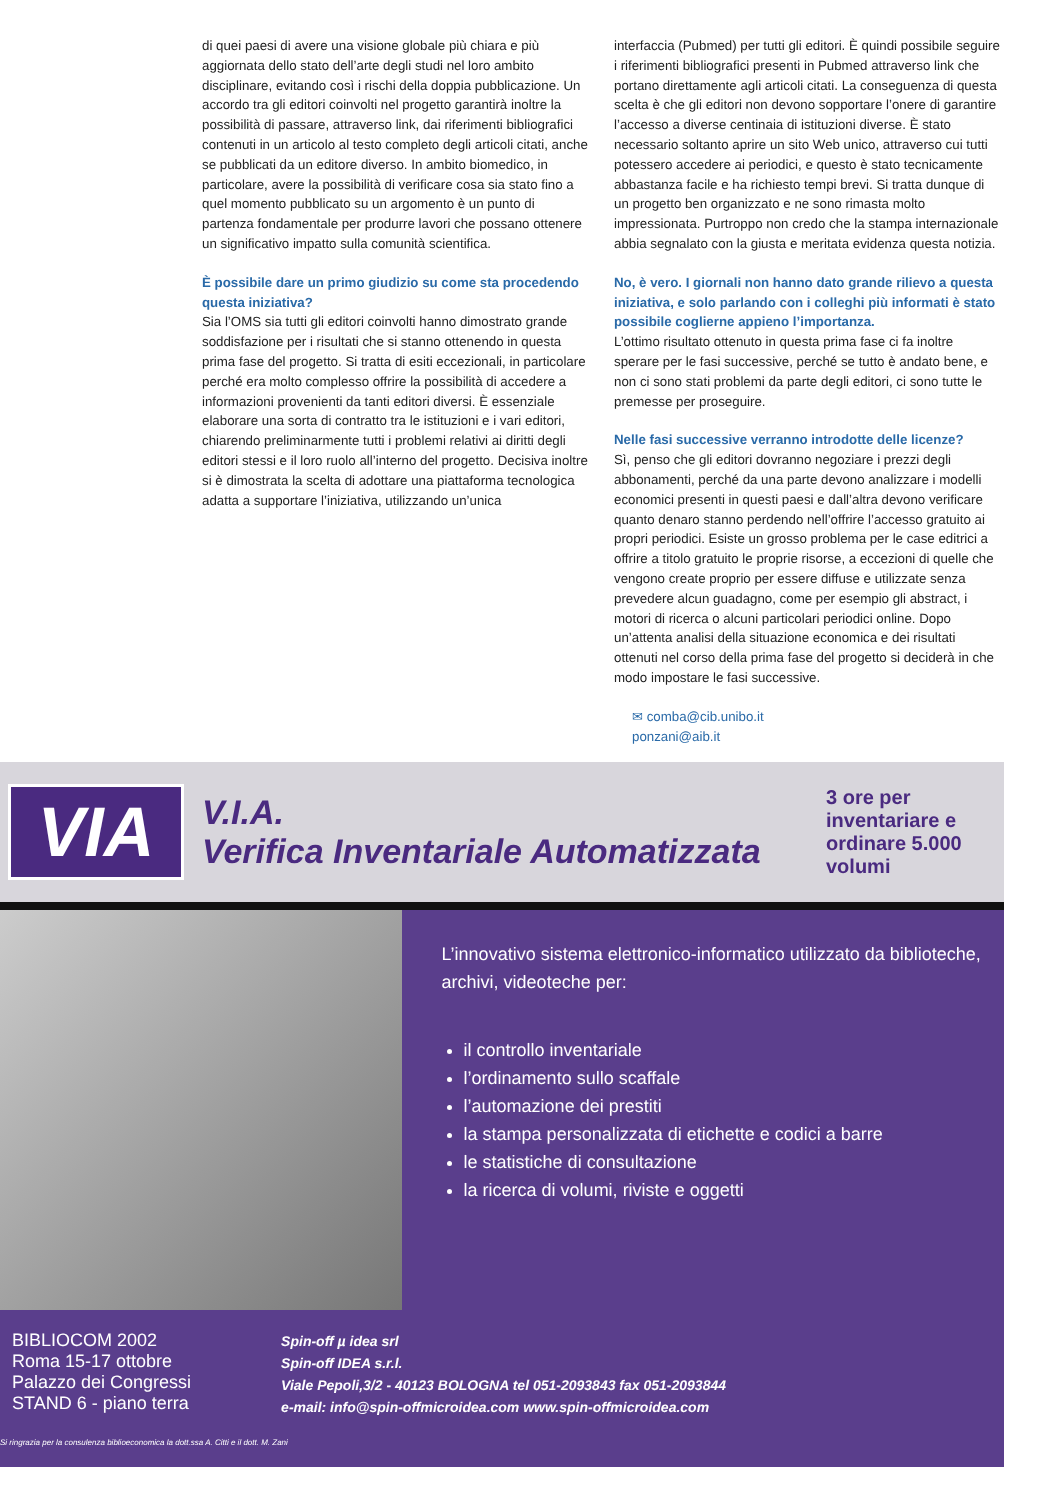di quei paesi di avere una visione globale più chiara e più aggiornata dello stato dell’arte degli studi nel loro ambito disciplinare, evitando così i rischi della doppia pubblicazione. Un accordo tra gli editori coinvolti nel progetto garantirà inoltre la possibilità di passare, attraverso link, dai riferimenti bibliografici contenuti in un articolo al testo completo degli articoli citati, anche se pubblicati da un editore diverso. In ambito biomedico, in particolare, avere la possibilità di verificare cosa sia stato fino a quel momento pubblicato su un argomento è un punto di partenza fondamentale per produrre lavori che possano ottenere un significativo impatto sulla comunità scientifica.
È possibile dare un primo giudizio su come sta procedendo questa iniziativa?
Sia l’OMS sia tutti gli editori coinvolti hanno dimostrato grande soddisfazione per i risultati che si stanno ottenendo in questa prima fase del progetto. Si tratta di esiti eccezionali, in particolare perché era molto complesso offrire la possibilità di accedere a informazioni provenienti da tanti editori diversi. È essenziale elaborare una sorta di contratto tra le istituzioni e i vari editori, chiarendo preliminarmente tutti i problemi relativi ai diritti degli editori stessi e il loro ruolo all’interno del progetto. Decisiva inoltre si è dimostrata la scelta di adottare una piattaforma tecnologica adatta a supportare l’iniziativa, utilizzando un’unica
interfaccia (Pubmed) per tutti gli editori. È quindi possibile seguire i riferimenti bibliografici presenti in Pubmed attraverso link che portano direttamente agli articoli citati. La conseguenza di questa scelta è che gli editori non devono sopportare l’onere di garantire l’accesso a diverse centinaia di istituzioni diverse. È stato necessario soltanto aprire un sito Web unico, attraverso cui tutti potessero accedere ai periodici, e questo è stato tecnicamente abbastanza facile e ha richiesto tempi brevi. Si tratta dunque di un progetto ben organizzato e ne sono rimasta molto impressionata. Purtroppo non credo che la stampa internazionale abbia segnalato con la giusta e meritata evidenza questa notizia.
No, è vero. I giornali non hanno dato grande rilievo a questa iniziativa, e solo parlando con i colleghi più informati è stato possibile coglierne appieno l’importanza.
L’ottimo risultato ottenuto in questa prima fase ci fa inoltre sperare per le fasi successive, perché se tutto è andato bene, e non ci sono stati problemi da parte degli editori, ci sono tutte le premesse per proseguire.
Nelle fasi successive verranno introdotte delle licenze?
Sì, penso che gli editori dovranno negoziare i prezzi degli abbonamenti, perché da una parte devono analizzare i modelli economici presenti in questi paesi e dall’altra devono verificare quanto denaro stanno perdendo nell’offrire l’accesso gratuito ai propri periodici. Esiste un grosso problema per le case editrici a offrire a titolo gratuito le proprie risorse, a eccezioni di quelle che vengono create proprio per essere diffuse e utilizzate senza prevedere alcun guadagno, come per esempio gli abstract, i motori di ricerca o alcuni particolari periodici online. Dopo un’attenta analisi della situazione economica e dei risultati ottenuti nel corso della prima fase del progetto si deciderà in che modo impostare le fasi successive.
✉ comba@cib.unibo.it
ponzani@aib.it
VIA
V.I.A.
Verifica Inventariale Automatizzata
3 ore per inventariare e ordinare 5.000 volumi
L’innovativo sistema elettronico-informatico utilizzato da biblioteche, archivi, videoteche per:
il controllo inventariale
l’ordinamento sullo scaffale
l’automazione dei prestiti
la stampa personalizzata di etichette e codici a barre
le statistiche di consultazione
la ricerca di volumi, riviste e oggetti
BIBLIOCOM 2002
Roma 15-17 ottobre
Palazzo dei Congressi
STAND 6 - piano terra
Spin-off µ idea srl
Spin-off IDEA s.r.l.
Viale Pepoli,3/2 - 40123 BOLOGNA tel 051-2093843 fax 051-2093844
e-mail: info@spin-offmicroidea.com www.spin-offmicroidea.com
Si ringrazia per la consulenza biblioeconomica la dott.ssa A. Citti e il dott. M. Zani